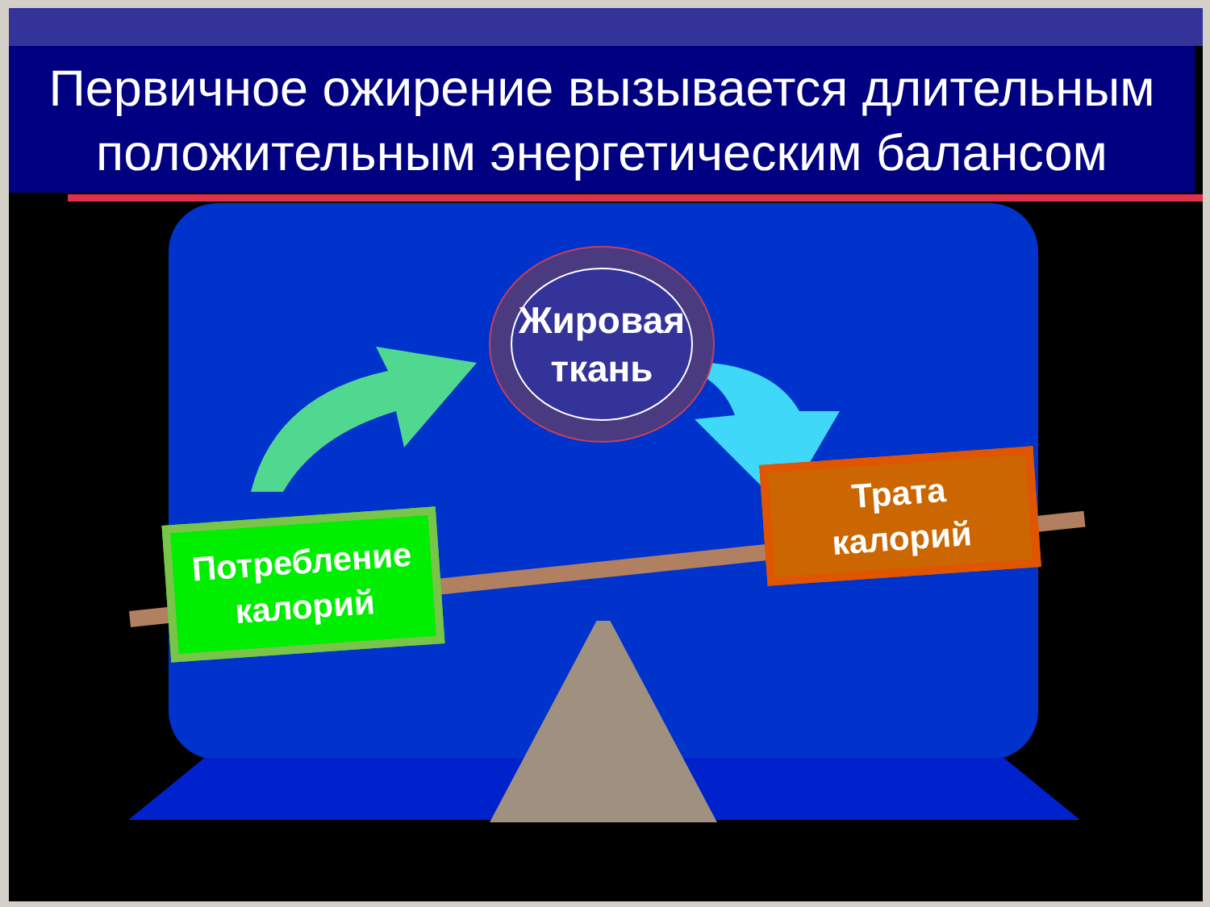Первичное ожирение вызывается длительным
положительным энергетическим балансом
Жировая
ткань
Потребление
калорий
Трата
калорий